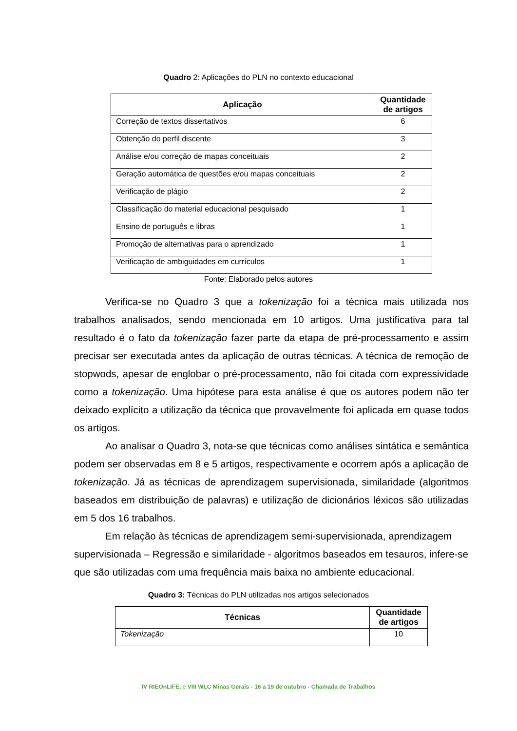Quadro 2: Aplicações do PLN no contexto educacional
| Aplicação | Quantidade de artigos |
| --- | --- |
| Correção de textos dissertativos | 6 |
| Obtenção do perfil discente | 3 |
| Análise e/ou correção de mapas conceituais | 2 |
| Geração automática de questões e/ou mapas conceituais | 2 |
| Verificação de plágio | 2 |
| Classificação do material educacional pesquisado | 1 |
| Ensino de português e libras | 1 |
| Promoção de alternativas para o aprendizado | 1 |
| Verificação de ambiguidades em currículos | 1 |
Fonte: Elaborado pelos autores
Verifica-se no Quadro 3 que a tokenização foi a técnica mais utilizada nos trabalhos analisados, sendo mencionada em 10 artigos. Uma justificativa para tal resultado é o fato da tokenização fazer parte da etapa de pré-processamento e assim precisar ser executada antes da aplicação de outras técnicas. A técnica de remoção de stopwods, apesar de englobar o pré-processamento, não foi citada com expressividade como a tokenização. Uma hipótese para esta análise é que os autores podem não ter deixado explícito a utilização da técnica que provavelmente foi aplicada em quase todos os artigos.
Ao analisar o Quadro 3, nota-se que técnicas como análises sintática e semântica podem ser observadas em 8 e 5 artigos, respectivamente e ocorrem após a aplicação de tokenização. Já as técnicas de aprendizagem supervisionada, similaridade (algoritmos baseados em distribuição de palavras) e utilização de dicionários léxicos são utilizadas em 5 dos 16 trabalhos.
Em relação às técnicas de aprendizagem semi-supervisionada, aprendizagem supervisionada – Regressão e similaridade - algoritmos baseados em tesauros, infere-se que são utilizadas com uma frequência mais baixa no ambiente educacional.
Quadro 3: Técnicas do PLN utilizadas nos artigos selecionados
| Técnicas | Quantidade de artigos |
| --- | --- |
| Tokenização | 10 |
IV RIEOnLIFE, e VIII WLC Minas Gerais - 16 a 19 de outubro - Chamada de Trabalhos